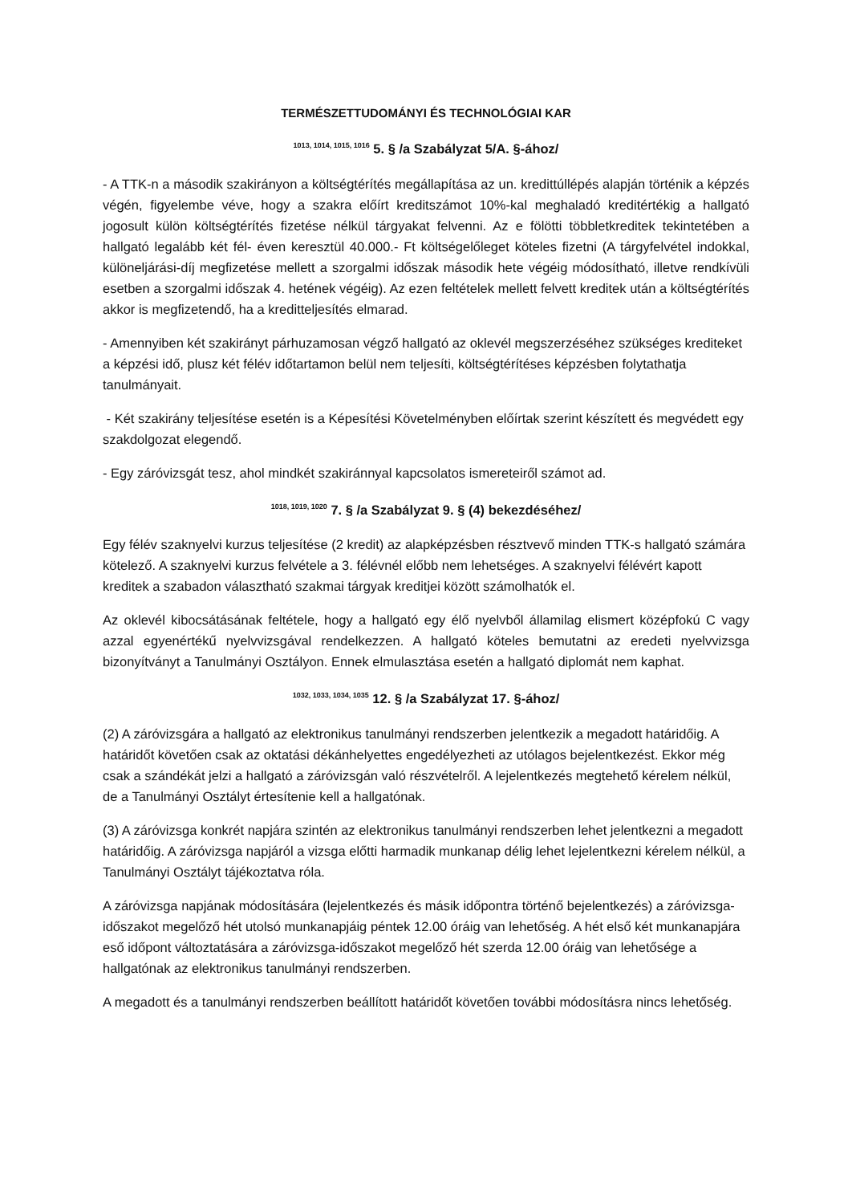TERMÉSZETTUDOMÁNYI ÉS TECHNOLÓGIAI KAR
<sup>1013, 1014, 1015, 1016</sup> 5. § /a Szabályzat 5/A. §-ához/
- A TTK-n a második szakirányon a költségtérítés megállapítása az un. kredittúllépés alapján történik a képzés végén, figyelembe véve, hogy a szakra előírt kreditszámot 10%-kal meghaladó kreditértékig a hallgató jogosult külön költségtérítés fizetése nélkül tárgyakat felvenni. Az e fölötti többletkreditek tekintetében a hallgató legalább két fél- éven keresztül 40.000.- Ft költségelőleget köteles fizetni (A tárgyfelvétel indokkal, különeljárási-díj megfizetése mellett a szorgalmi időszak második hete végéig módosítható, illetve rendkívüli esetben a szorgalmi időszak 4. hetének végéig). Az ezen feltételek mellett felvett kreditek után a költségtérítés akkor is megfizetendő, ha a kreditteljesítés elmarad.
- Amennyiben két szakirányt párhuzamosan végző hallgató az oklevél megszerzéséhez szükséges krediteket a képzési idő, plusz két félév időtartamon belül nem teljesíti, költségtérítéses képzésben folytathatja tanulmányait.
- Két szakirány teljesítése esetén is a Képesítési Követelményben előírtak szerint készített és megvédett egy szakdolgozat elegendő.
- Egy záróvizsgát tesz, ahol mindkét szakiránnyal kapcsolatos ismereteiről számot ad.
<sup>1018, 1019, 1020</sup> 7. § /a Szabályzat 9. § (4) bekezdéséhez/
Egy félév szaknyelvi kurzus teljesítése (2 kredit) az alapképzésben résztvevő minden TTK-s hallgató számára kötelező. A szaknyelvi kurzus felvétele a 3. félévnél előbb nem lehetséges. A szaknyelvi félévért kapott kreditek a szabadon választható szakmai tárgyak kreditjei között számolhatók el.
Az oklevél kibocsátásának feltétele, hogy a hallgató egy élő nyelvből államilag elismert középfokú C vagy azzal egyenértékű nyelvvizsgával rendelkezzen. A hallgató köteles bemutatni az eredeti nyelvvizsga bizonyítványt a Tanulmányi Osztályon. Ennek elmulasztása esetén a hallgató diplomát nem kaphat.
<sup>1032, 1033, 1034, 1035</sup> 12. § /a Szabályzat 17. §-ához/
(2) A záróvizsgára a hallgató az elektronikus tanulmányi rendszerben jelentkezik a megadott határidőig. A határidőt követően csak az oktatási dékánhelyettes engedélyezheti az utólagos bejelentkezést. Ekkor még csak a szándékát jelzi a hallgató a záróvizsgán való részvételről. A lejelentkezés megtehető kérelem nélkül, de a Tanulmányi Osztályt értesítenie kell a hallgatónak.
(3) A záróvizsga konkrét napjára szintén az elektronikus tanulmányi rendszerben lehet jelentkezni a megadott határidőig. A záróvizsga napjáról a vizsga előtti harmadik munkanap délig lehet lejelentkezni kérelem nélkül, a Tanulmányi Osztályt tájékoztatva róla.
A záróvizsga napjának módosítására (lejelentkezés és másik időpontra történő bejelentkezés) a záróvizsga-időszakot megelőző hét utolsó munkanapjáig péntek 12.00 óráig van lehetőség. A hét első két munkanapjára eső időpont változtatására a záróvizsga-időszakot megelőző hét szerda 12.00 óráig van lehetősége a hallgatónak az elektronikus tanulmányi rendszerben.
A megadott és a tanulmányi rendszerben beállított határidőt követően további módosításra nincs lehetőség.